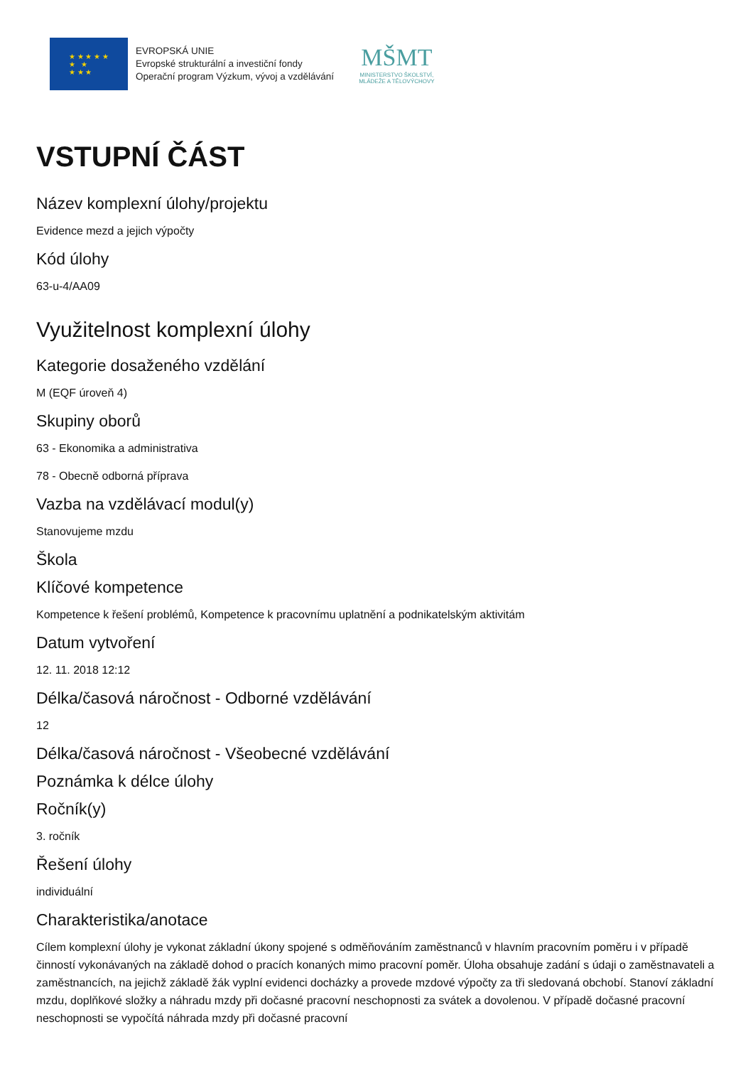★ ★ ★ ★ ★
★ ★
★ ★ ★
EVROPSKÁ UNIE
Evropské strukturální a investiční fondy
Operační program Výzkum, vývoj a vzdělávání
MŠMT
MINISTERSTVO ŠKOLSTVÍ,
MLÁDEŽE A TĚLOVÝCHOVY
VSTUPNÍ ČÁST
Název komplexní úlohy/projektu
Evidence mezd a jejich výpočty
Kód úlohy
63-u-4/AA09
Využitelnost komplexní úlohy
Kategorie dosaženého vzdělání
M (EQF úroveň 4)
Skupiny oborů
63 - Ekonomika a administrativa
78 - Obecně odborná příprava
Vazba na vzdělávací modul(y)
Stanovujeme mzdu
Škola
Klíčové kompetence
Kompetence k řešení problémů, Kompetence k pracovnímu uplatnění a podnikatelským aktivitám
Datum vytvoření
12. 11. 2018 12:12
Délka/časová náročnost - Odborné vzdělávání
12
Délka/časová náročnost - Všeobecné vzdělávání
Poznámka k délce úlohy
Ročník(y)
3. ročník
Řešení úlohy
individuální
Charakteristika/anotace
Cílem komplexní úlohy je vykonat základní úkony spojené s odměňováním zaměstnanců v hlavním pracovním poměru i v případě činností vykonávaných na základě dohod o pracích konaných mimo pracovní poměr. Úloha obsahuje zadání s údaji o zaměstnavateli a zaměstnancích, na jejichž základě žák vyplní evidenci docházky a provede mzdové výpočty za tři sledovaná obchobí. Stanoví základní mzdu, doplňkové složky a náhradu mzdy při dočasné pracovní neschopnosti za svátek a dovolenou. V případě dočasné pracovní neschopnosti se vypočítá náhrada mzdy při dočasné pracovní